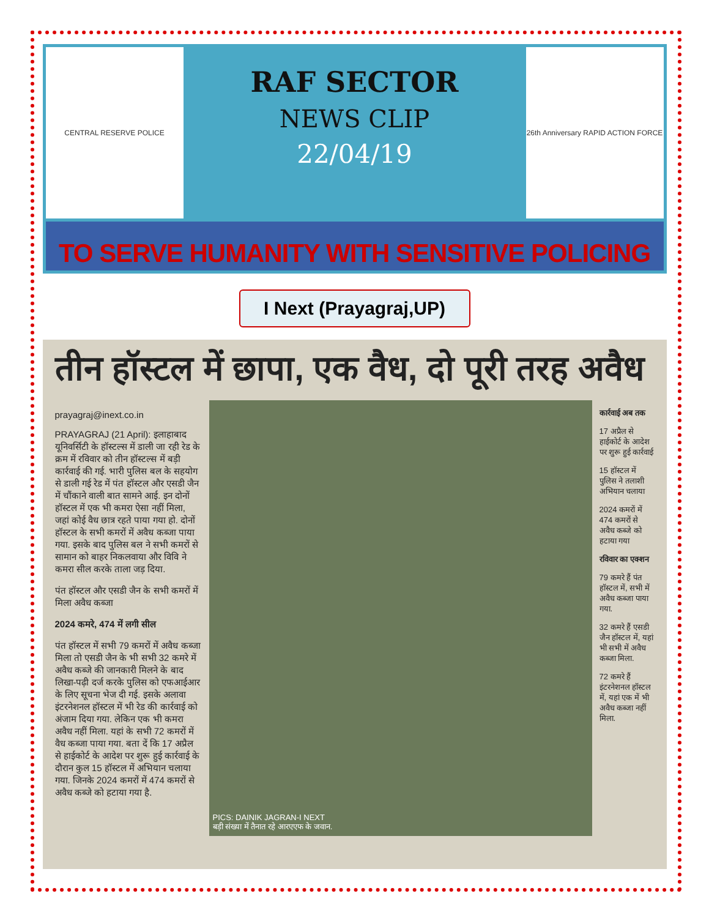CENTRAL RESERVE POLICE
RAF SECTOR
NEWS CLIP
22/04/19
26th Anniversary RAPID ACTION FORCE
TO SERVE HUMANITY WITH SENSITIVE POLICING
I Next (Prayagraj,UP)
तीन हॉस्टल में छापा, एक वैध, दो पूरी तरह अवैध
prayagraj@inext.co.in
PRAYAGRAJ (21 April): इलाहाबाद यूनिवर्सिटी के हॉस्टल्स में डाली जा रही रेड के क्रम में रविवार को तीन हॉस्टल्स में बड़ी कार्रवाई की गई. भारी पुलिस बल के सहयोग से डाली गई रेड में पंत हॉस्टल और एसडी जैन में चौंकाने वाली बात सामने आई. इन दोनों हॉस्टल में एक भी कमरा ऐसा नहीं मिला, जहां कोई वैध छात्र रहते पाया गया हो. दोनों हॉस्टल के सभी कमरों में अवैध कब्जा पाया गया. इसके बाद पुलिस बल ने सभी कमरों से सामान को बाहर निकलवाया और विवि ने कमरा सील करके ताला जड़ दिया.
पंत हॉस्टल और एसडी जैन के सभी कमरों में मिला अवैध कब्जा
2024 कमरे, 474 में लगी सील
पंत हॉस्टल में सभी 79 कमरों में अवैध कब्जा मिला तो एसडी जैन के भी सभी 32 कमरे में अवैध कब्जे की जानकारी मिलने के बाद लिखा-पढ़ी दर्ज करके पुलिस को एफआईआर के लिए सूचना भेज दी गई. इसके अलावा इंटरनेशनल हॉस्टल में भी रेड की कार्रवाई को अंजाम दिया गया. लेकिन एक भी कमरा अवैध नहीं मिला. यहां के सभी 72 कमरों में वैध कब्जा पाया गया. बता दें कि 17 अप्रैल से हाईकोर्ट के आदेश पर शुरू हुई कार्रवाई के दौरान कुल 15 हॉस्टल में अभियान चलाया गया. जिनके 2024 कमरों में 474 कमरों से अवैध कब्जे को हटाया गया है.
PICS: DAINIK JAGRAN-I NEXT
बड़ी संख्या में तैनात रहे आरएएफ के जवान.
कार्रवाई अब तक
17 अप्रैल से हाईकोर्ट के आदेश पर शुरू हुई कार्रवाई
15 हॉस्टल में पुलिस ने तलाशी अभियान चलाया
2024 कमरों में 474 कमरों से अवैध कब्जे को हटाया गया
रविवार का एक्शन
79 कमरे हैं पंत हॉस्टल में, सभी में अवैध कब्जा पाया गया.
32 कमरे हैं एसडी जैन हॉस्टल में, यहां भी सभी में अवैध कब्जा मिला.
72 कमरे हैं इंटरनेशनल हॉस्टल में, यहां एक में भी अवैध कब्जा नहीं मिला.